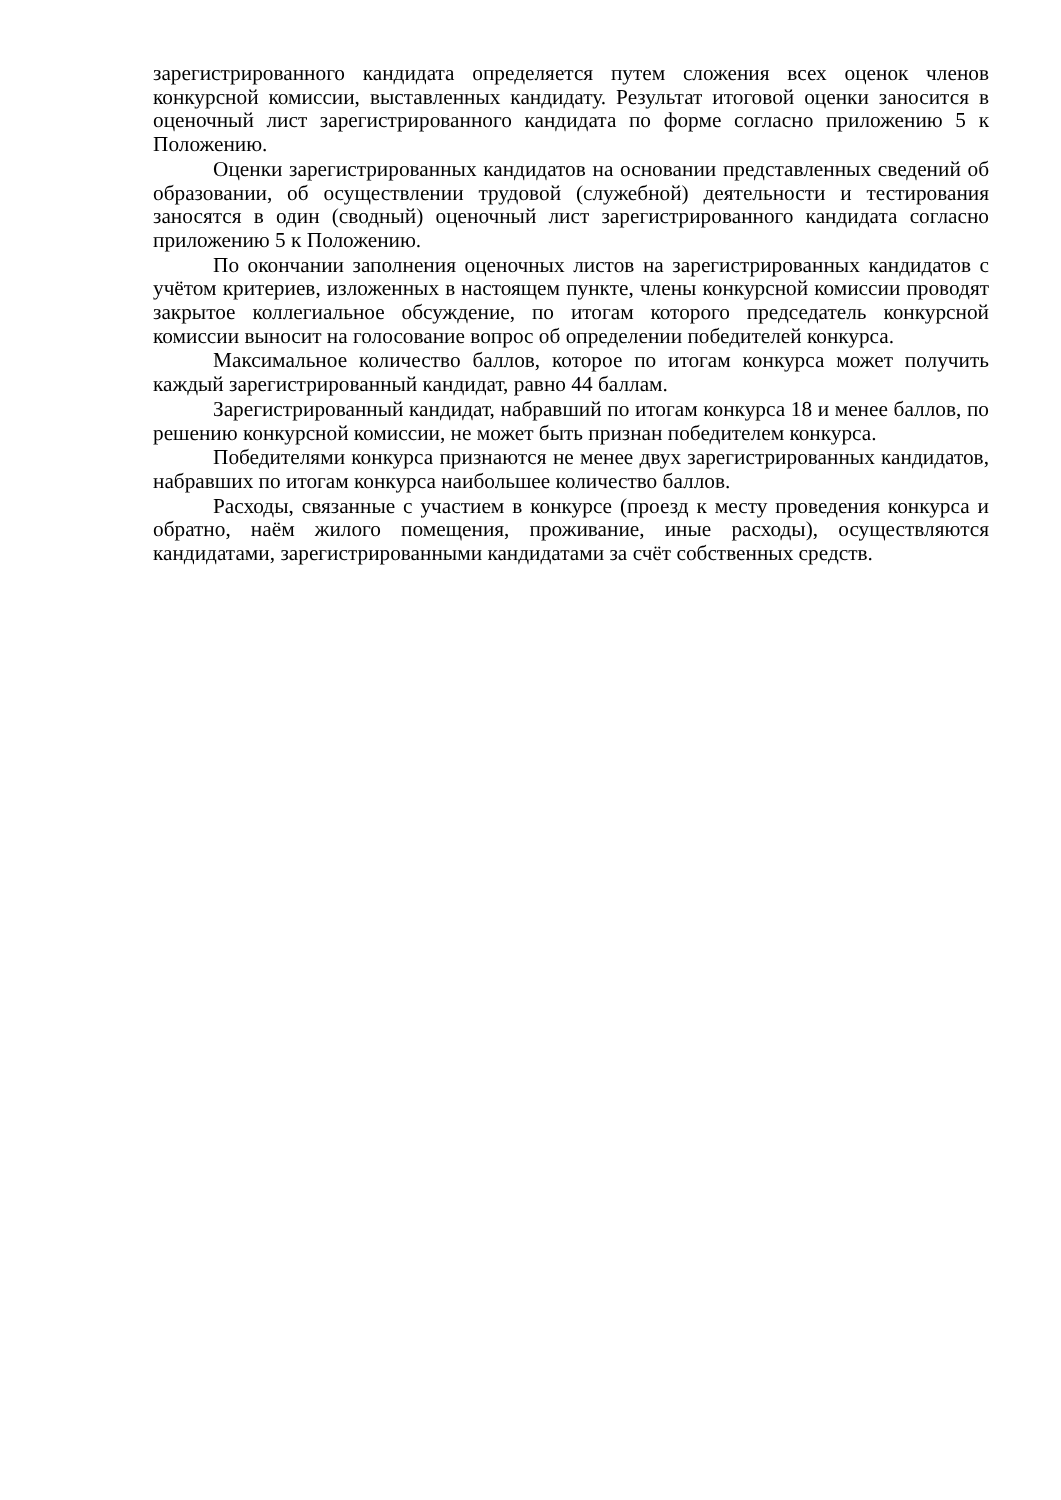зарегистрированного кандидата определяется путем сложения всех оценок членов конкурсной комиссии, выставленных кандидату. Результат итоговой оценки заносится в оценочный лист зарегистрированного кандидата по форме согласно приложению 5 к Положению.
Оценки зарегистрированных кандидатов на основании представленных сведений об образовании, об осуществлении трудовой (служебной) деятельности и тестирования заносятся в один (сводный) оценочный лист зарегистрированного кандидата согласно приложению 5 к Положению.
По окончании заполнения оценочных листов на зарегистрированных кандидатов с учётом критериев, изложенных в настоящем пункте, члены конкурсной комиссии проводят закрытое коллегиальное обсуждение, по итогам которого председатель конкурсной комиссии выносит на голосование вопрос об определении победителей конкурса.
Максимальное количество баллов, которое по итогам конкурса может получить каждый зарегистрированный кандидат, равно 44 баллам.
Зарегистрированный кандидат, набравший по итогам конкурса 18 и менее баллов, по решению конкурсной комиссии, не может быть признан победителем конкурса.
Победителями конкурса признаются не менее двух зарегистрированных кандидатов, набравших по итогам конкурса наибольшее количество баллов.
Расходы, связанные с участием в конкурсе (проезд к месту проведения конкурса и обратно, наём жилого помещения, проживание, иные расходы), осуществляются кандидатами, зарегистрированными кандидатами за счёт собственных средств.